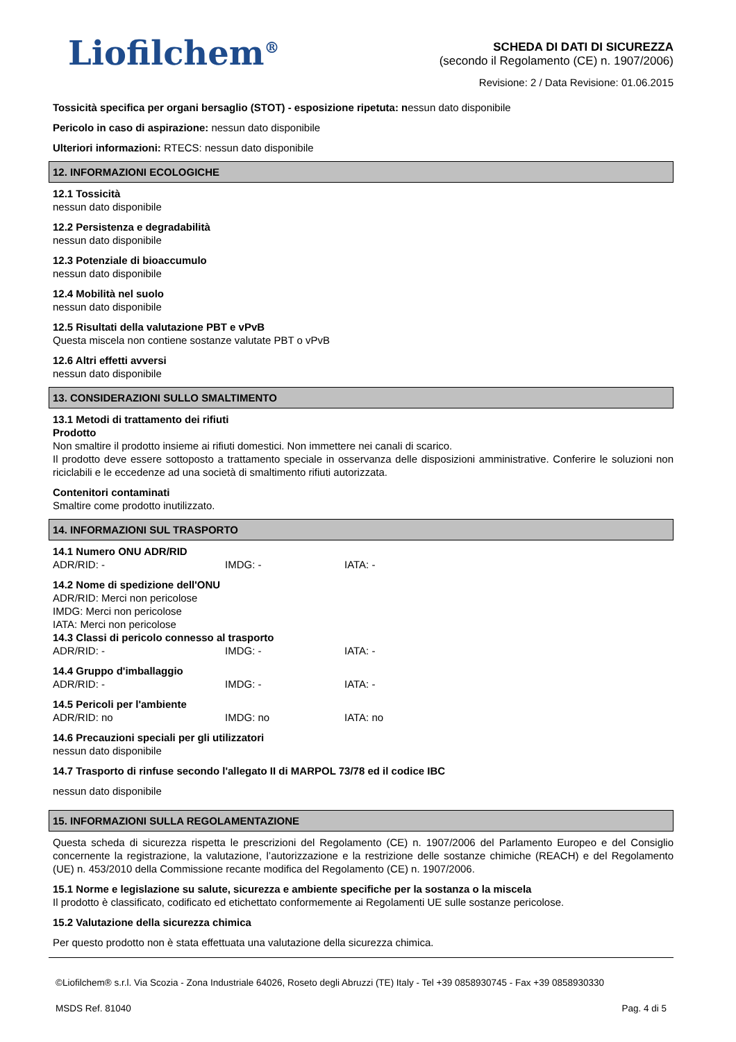Liofilchem<sup>®</sup>
SCHEDA DI DATI DI SICUREZZA
(secondo il Regolamento (CE) n. 1907/2006)
Revisione: 2 / Data Revisione: 01.06.2015
Tossicità specifica per organi bersaglio (STOT) - esposizione ripetuta: nessun dato disponibile
Pericolo in caso di aspirazione: nessun dato disponibile
Ulteriori informazioni: RTECS: nessun dato disponibile
12. INFORMAZIONI ECOLOGICHE
12.1 Tossicità
nessun dato disponibile
12.2 Persistenza e degradabilità
nessun dato disponibile
12.3 Potenziale di bioaccumulo
nessun dato disponibile
12.4 Mobilità nel suolo
nessun dato disponibile
12.5 Risultati della valutazione PBT e vPvB
Questa miscela non contiene sostanze valutate PBT o vPvB
12.6 Altri effetti avversi
nessun dato disponibile
13. CONSIDERAZIONI SULLO SMALTIMENTO
13.1 Metodi di trattamento dei rifiuti
Prodotto
Non smaltire il prodotto insieme ai rifiuti domestici. Non immettere nei canali di scarico.
Il prodotto deve essere sottoposto a trattamento speciale in osservanza delle disposizioni amministrative. Conferire le soluzioni non riciclabili e le eccedenze ad una società di smaltimento rifiuti autorizzata.
Contenitori contaminati
Smaltire come prodotto inutilizzato.
14. INFORMAZIONI SUL TRASPORTO
14.1 Numero ONU ADR/RID
ADR/RID: - IMDG: - IATA: -
14.2 Nome di spedizione dell'ONU
ADR/RID: Merci non pericolose
IMDG: Merci non pericolose
IATA: Merci non pericolose
14.3 Classi di pericolo connesso al trasporto
ADR/RID: - IMDG: - IATA: -
14.4 Gruppo d'imballaggio
ADR/RID: - IMDG: - IATA: -
14.5 Pericoli per l'ambiente
ADR/RID: no IMDG: no IATA: no
14.6 Precauzioni speciali per gli utilizzatori
nessun dato disponibile
14.7 Trasporto di rinfuse secondo l'allegato II di MARPOL 73/78 ed il codice IBC
nessun dato disponibile
15. INFORMAZIONI SULLA REGOLAMENTAZIONE
Questa scheda di sicurezza rispetta le prescrizioni del Regolamento (CE) n. 1907/2006 del Parlamento Europeo e del Consiglio concernente la registrazione, la valutazione, l’autorizzazione e la restrizione delle sostanze chimiche (REACH) e del Regolamento (UE) n. 453/2010 della Commissione recante modifica del Regolamento (CE) n. 1907/2006.
15.1 Norme e legislazione su salute, sicurezza e ambiente specifiche per la sostanza o la miscela
Il prodotto è classificato, codificato ed etichettato conformemente ai Regolamenti UE sulle sostanze pericolose.
15.2 Valutazione della sicurezza chimica
Per questo prodotto non è stata effettuata una valutazione della sicurezza chimica.
©Liofilchem® s.r.l. Via Scozia - Zona Industriale 64026, Roseto degli Abruzzi (TE) Italy - Tel +39 0858930745 - Fax +39 0858930330
MSDS Ref. 81040 Pag. 4 di 5